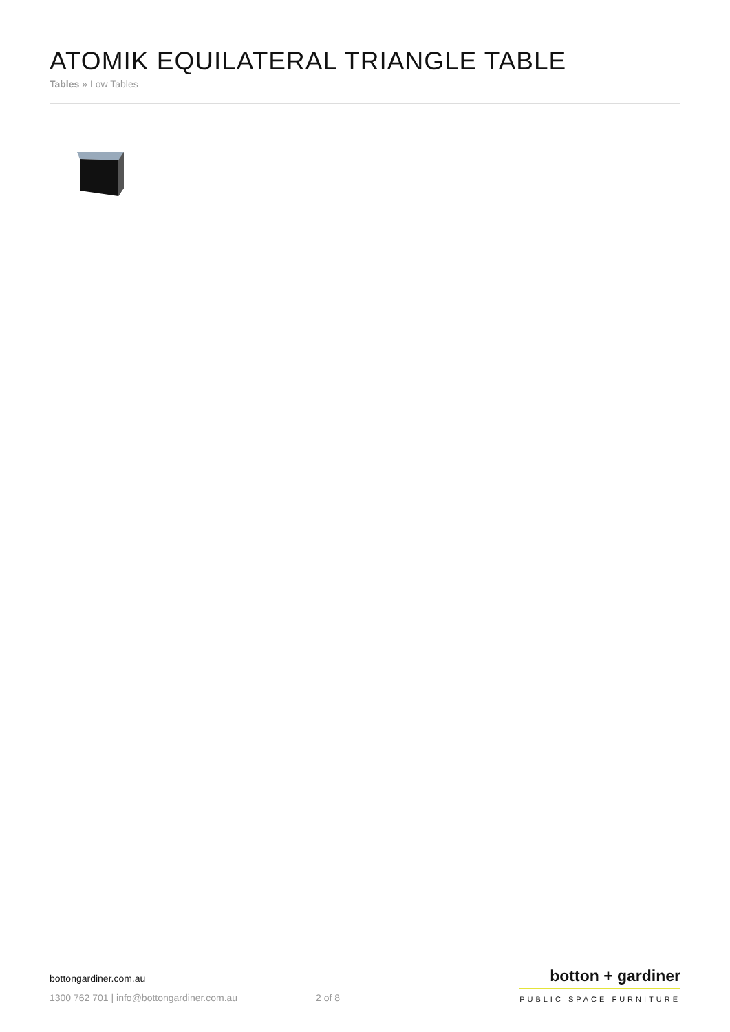ATOMIK EQUILATERAL TRIANGLE TABLE
Tables » Low Tables
bottongardiner.com.au
1300 762 701 | info@bottongardiner.com.au 2 of 8
botton + gardiner
PUBLIC SPACE FURNITURE